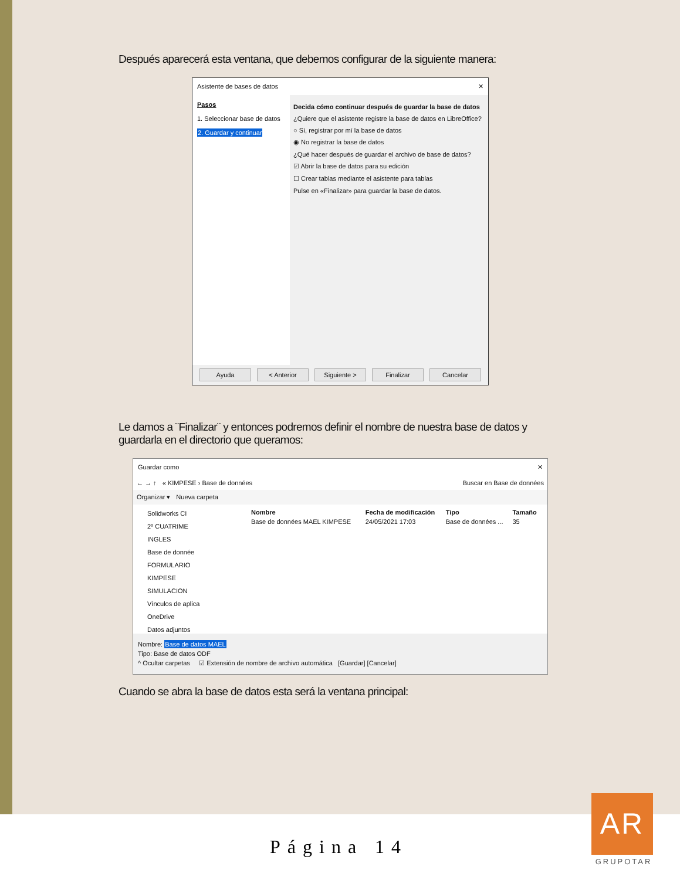Después aparecerá esta ventana, que debemos configurar de la siguiente manera:
Asistente de bases de datos ✕
Pasos
1. Seleccionar base de datos
2. Guardar y continuar
Decida cómo continuar después de guardar la base de datos
¿Quiere que el asistente registre la base de datos en LibreOffice?
○ Sí, registrar por mí la base de datos
◉ No registrar la base de datos
¿Qué hacer después de guardar el archivo de base de datos?
☑ Abrir la base de datos para su edición
☐ Crear tablas mediante el asistente para tablas
Pulse en «Finalizar» para guardar la base de datos.
Ayuda < Anterior Siguiente > Finalizar Cancelar
Le damos a ¨Finalizar¨ y entonces podremos definir el nombre de nuestra base de datos y guardarla en el directorio que queramos:
Guardar como ✕
← → ↑ « KIMPESE › Base de données Buscar en Base de données
Organizar ▾ Nueva carpeta
Solidworks CI
2º CUATRIME
INGLES
Base de donnée
FORMULARIO
KIMPESE
SIMULACION
Vínculos de aplica
OneDrive
Datos adjuntos
| Nombre | Fecha de modificación | Tipo | Tamaño |
| --- | --- | --- | --- |
| Base de données MAEL KIMPESE | 24/05/2021 17:03 | Base de données ... | 35 |
Nombre: Base de datos MAEL
Tipo: Base de datos ODF
^ Ocultar carpetas ☑ Extensión de nombre de archivo automática [Guardar] [Cancelar]
Cuando se abra la base de datos esta será la ventana principal:
Página 14
AR
GRUPOTAR